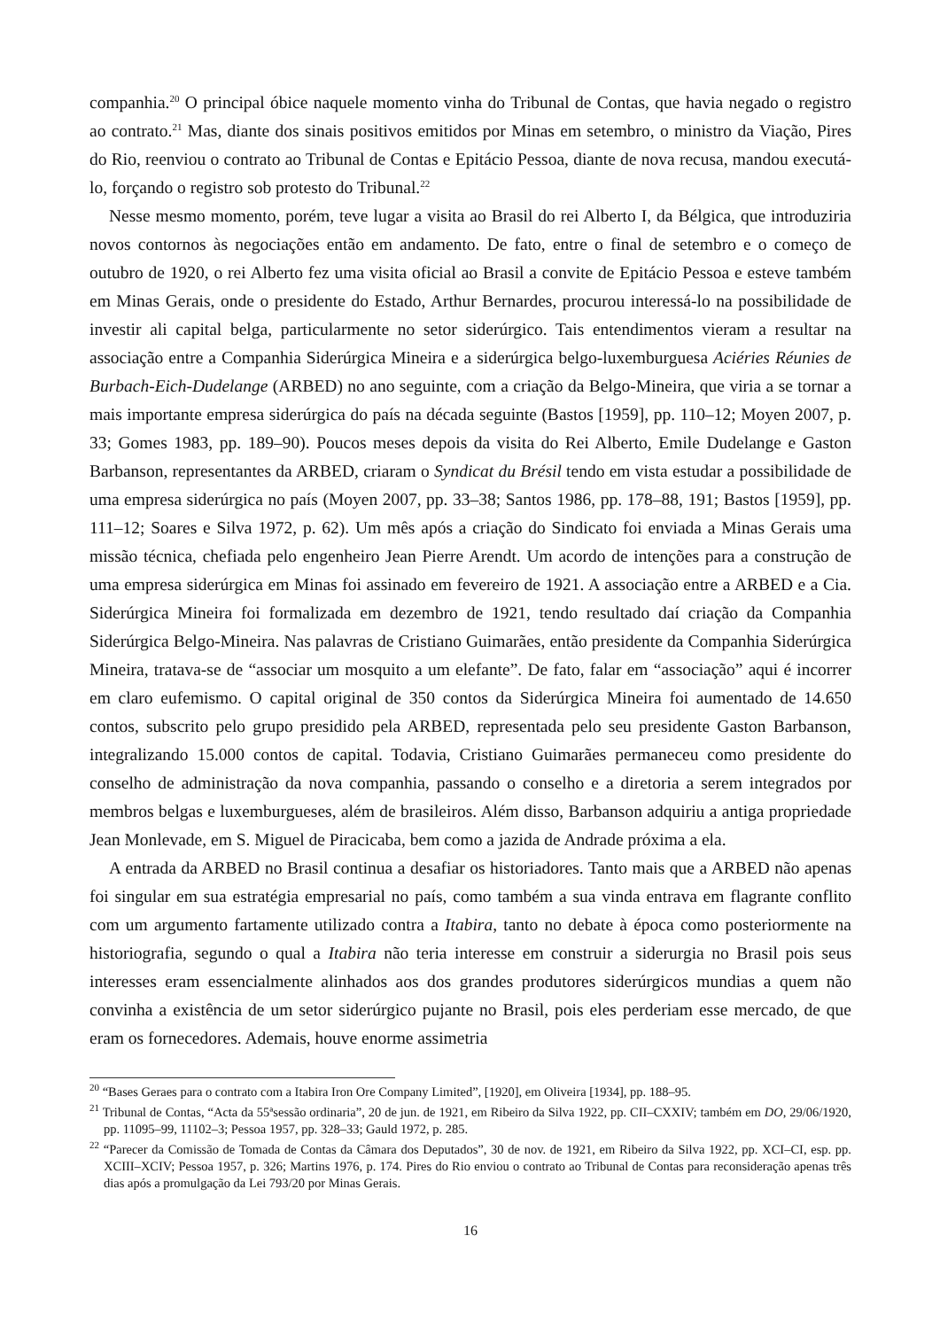companhia.<sup>20</sup> O principal óbice naquele momento vinha do Tribunal de Contas, que havia negado o registro ao contrato.<sup>21</sup> Mas, diante dos sinais positivos emitidos por Minas em setembro, o ministro da Viação, Pires do Rio, reenviou o contrato ao Tribunal de Contas e Epitácio Pessoa, diante de nova recusa, mandou executá-lo, forçando o registro sob protesto do Tribunal.<sup>22</sup>
Nesse mesmo momento, porém, teve lugar a visita ao Brasil do rei Alberto I, da Bélgica, que introduziria novos contornos às negociações então em andamento. De fato, entre o final de setembro e o começo de outubro de 1920, o rei Alberto fez uma visita oficial ao Brasil a convite de Epitácio Pessoa e esteve também em Minas Gerais, onde o presidente do Estado, Arthur Bernardes, procurou interessá-lo na possibilidade de investir ali capital belga, particularmente no setor siderúrgico. Tais entendimentos vieram a resultar na associação entre a Companhia Siderúrgica Mineira e a siderúrgica belgo-luxemburguesa Aciéries Réunies de Burbach-Eich-Dudelange (ARBED) no ano seguinte, com a criação da Belgo-Mineira, que viria a se tornar a mais importante empresa siderúrgica do país na década seguinte (Bastos [1959], pp. 110–12; Moyen 2007, p. 33; Gomes 1983, pp. 189–90). Poucos meses depois da visita do Rei Alberto, Emile Dudelange e Gaston Barbanson, representantes da ARBED, criaram o Syndicat du Brésil tendo em vista estudar a possibilidade de uma empresa siderúrgica no país (Moyen 2007, pp. 33–38; Santos 1986, pp. 178–88, 191; Bastos [1959], pp. 111–12; Soares e Silva 1972, p. 62). Um mês após a criação do Sindicato foi enviada a Minas Gerais uma missão técnica, chefiada pelo engenheiro Jean Pierre Arendt. Um acordo de intenções para a construção de uma empresa siderúrgica em Minas foi assinado em fevereiro de 1921. A associação entre a ARBED e a Cia. Siderúrgica Mineira foi formalizada em dezembro de 1921, tendo resultado daí criação da Companhia Siderúrgica Belgo-Mineira. Nas palavras de Cristiano Guimarães, então presidente da Companhia Siderúrgica Mineira, tratava-se de “associar um mosquito a um elefante”. De fato, falar em “associação” aqui é incorrer em claro eufemismo. O capital original de 350 contos da Siderúrgica Mineira foi aumentado de 14.650 contos, subscrito pelo grupo presidido pela ARBED, representada pelo seu presidente Gaston Barbanson, integralizando 15.000 contos de capital. Todavia, Cristiano Guimarães permaneceu como presidente do conselho de administração da nova companhia, passando o conselho e a diretoria a serem integrados por membros belgas e luxemburgueses, além de brasileiros. Além disso, Barbanson adquiriu a antiga propriedade Jean Monlevade, em S. Miguel de Piracicaba, bem como a jazida de Andrade próxima a ela.
A entrada da ARBED no Brasil continua a desafiar os historiadores. Tanto mais que a ARBED não apenas foi singular em sua estratégia empresarial no país, como também a sua vinda entrava em flagrante conflito com um argumento fartamente utilizado contra a Itabira, tanto no debate à época como posteriormente na historiografia, segundo o qual a Itabira não teria interesse em construir a siderurgia no Brasil pois seus interesses eram essencialmente alinhados aos dos grandes produtores siderúrgicos mundias a quem não convinha a existência de um setor siderúrgico pujante no Brasil, pois eles perderiam esse mercado, de que eram os fornecedores. Ademais, houve enorme assimetria
<sup>20</sup> “Bases Geraes para o contrato com a Itabira Iron Ore Company Limited”, [1920], em Oliveira [1934], pp. 188–95.
<sup>21</sup> Tribunal de Contas, “Acta da 55ªsessão ordinaria”, 20 de jun. de 1921, em Ribeiro da Silva 1922, pp. CII–CXXIV; também em DO, 29/06/1920, pp. 11095–99, 11102–3; Pessoa 1957, pp. 328–33; Gauld 1972, p. 285.
<sup>22</sup> “Parecer da Comissão de Tomada de Contas da Câmara dos Deputados”, 30 de nov. de 1921, em Ribeiro da Silva 1922, pp. XCI–CI, esp. pp. XCIII–XCIV; Pessoa 1957, p. 326; Martins 1976, p. 174. Pires do Rio enviou o contrato ao Tribunal de Contas para reconsideração apenas três dias após a promulgação da Lei 793/20 por Minas Gerais.
16